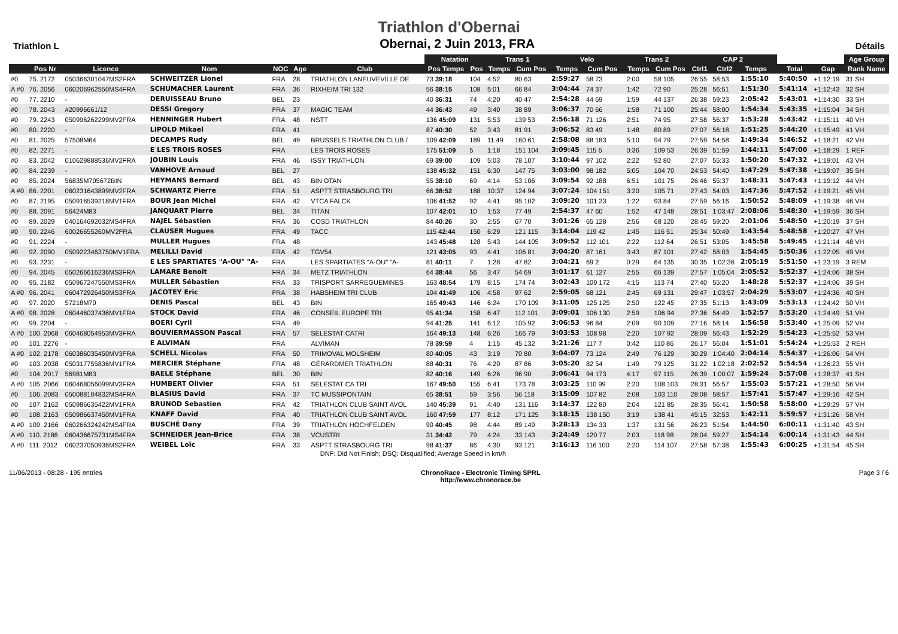Triathlon d'Obernai
Triathlon L Obernai, 2 Juin 2013, FRA Détails
| | | | | | | | | Natation | | Trans 1 | | Velo | | | Trans 2 | | CAP 2 | | | | | | Age Group |
| --- | --- | --- | --- | --- | --- | --- | --- | --- | --- | --- | --- | --- | --- | --- | --- | --- | --- | --- | --- | --- | --- | --- | --- |
| | Pos Nr | Licence | Nom | NOC | Age | Club | | Pos Temps | Pos | Temps | Cum Pos | Temps | Cum Pos | | Temps | Cum Pos | Ctrl1 | Ctrl2 | Temps | | Total | Gap | Rank Name |
| #0 | 75. 2172 | 050366301047MS2FRA | SCHWEITZER Lionel | FRA | 28 | TRIATHLON LANEUVEVILLE DE | | 73 39:18 | 104 | 4:52 | 80 63 | 2:59:27 | 58 73 | | 2:00 | 58 105 | 26:55 | 58:53 | 1:55:10 | | 5:40:50 | +1:12:19 | 31 SH |
| A #0 | 76. 2056 | 060206962550MS4FRA | SCHUMACHER Laurent | FRA | 36 | RIXHEIM TRI 132 | | 56 38:15 | 108 | 5:01 | 66 84 | 3:04:44 | 74 37 | | 1:42 | 72 90 | 25:28 | 56:51 | 1:51:30 | | 5:41:14 | +1:12:43 | 32 SH |
| #0 | 77. 2210 | - | DERUISSEAU Bruno | BEL | 23 | | | 40 36:31 | 74 | 4:20 | 40 47 | 2:54:28 | 44 69 | | 1:59 | 44 137 | 26:38 | 59:23 | 2:05:42 | | 5:43:01 | +1:14:30 | 33 SH |
| #0 | 78. 2043 | #20996661/12 | DESSI Gregory | FRA | 37 | MAGIC TEAM | | 44 36:43 | 49 | 3:40 | 38 89 | 3:06:37 | 70 66 | | 1:58 | 71 100 | 25:44 | 58:00 | 1:54:34 | | 5:43:35 | +1:15:04 | 34 SH |
| #0 | 79. 2243 | 050996262299MV2FRA | HENNINGER Hubert | FRA | 48 | NSTT | | 136 45:09 | 131 | 5:53 | 139 53 | 2:56:18 | 71 126 | | 2:51 | 74 95 | 27:58 | 56:37 | 1:53:28 | | 5:43:42 | +1:15:11 | 40 VH |
| #0 | 80. 2220 | - | LIPOLD Mikael | FRA | 41 | | | 87 40:30 | 52 | 3:43 | 81 91 | 3:06:52 | 83 49 | | 1:48 | 80 89 | 27:07 | 56:18 | 1:51:25 | | 5:44:20 | +1:15:49 | 41 VH |
| #0 | 81. 2025 | 57508M64 | DECAMPS Rudy | BEL | 49 | BRUSSELS TRIATHLON CLUB / | | 109 42:09 | 189 | 11:49 | 160 61 | 2:58:08 | 88 183 | | 5:10 | 94 79 | 27:59 | 54:58 | 1:49:34 | | 5:46:52 | +1:18:21 | 42 VH |
| #0 | 82. 2271 | - | E LES TROIS ROSES | FRA | | LES TROIS ROSES | | 175 51:09 | 5 | 1:18 | 151 104 | 3:09:45 | 115 6 | | 0:36 | 109 53 | 26:39 | 51:59 | 1:44:11 | | 5:47:00 | +1:18:29 | 1 REF |
| #0 | 83. 2042 | 010629888536MV2FRA | JOUBIN Louis | FRA | 46 | ISSY TRIATHLON | | 69 39:00 | 109 | 5:03 | 78 107 | 3:10:44 | 97 102 | | 2:22 | 92 80 | 27:07 | 55:33 | 1:50:20 | | 5:47:32 | +1:19:01 | 43 VH |
| #0 | 84. 2239 | - | VANHOVE Arnaud | BEL | 27 | | | 138 45:32 | 151 | 6:30 | 147 75 | 3:03:00 | 98 182 | | 5:05 | 104 70 | 24:53 | 54:40 | 1:47:29 | | 5:47:38 | +1:19:07 | 35 SH |
| #0 | 85. 2024 | 56835M705672BIN | HEYMANS Bernard | BEL | 43 | BIN OTAN | | 55 38:10 | 69 | 4:14 | 53 106 | 3:09:54 | 92 188 | | 6:51 | 101 75 | 26:46 | 55:37 | 1:48:31 | | 5:47:43 | +1:19:12 | 44 VH |
| A #0 | 86. 2201 | 060231643899MV2FRA | SCHWARTZ Pierre | FRA | 51 | ASPTT STRASBOURG TRI | | 66 38:52 | 188 | 10:37 | 124 94 | 3:07:24 | 104 151 | | 3:20 | 105 71 | 27:43 | 54:03 | 1:47:36 | | 5:47:52 | +1:19:21 | 45 VH |
| #0 | 87. 2195 | 050916539218MV1FRA | BOUR Jean Michel | FRA | 42 | VTCA FALCK | | 106 41:52 | 92 | 4:41 | 95 102 | 3:09:20 | 101 23 | | 1:22 | 93 84 | 27:59 | 56:16 | 1:50:52 | | 5:48:09 | +1:19:38 | 46 VH |
| #0 | 88. 2091 | 56424M83 | JANQUART Pierre | BEL | 34 | TITAN | | 107 42:01 | 10 | 1:53 | 77 49 | 2:54:37 | 47 60 | | 1:52 | 47 148 | 28:51 | 1:03:47 | 2:08:06 | | 5:48:30 | +1:19:59 | 36 SH |
| #0 | 89. 2029 | 040164692032MS4FRA | NAJEL Sébastien | FRA | 36 | COSD TRIATHLON | | 84 40:26 | 30 | 2:55 | 67 70 | 3:01:26 | 65 128 | | 2:56 | 68 120 | 28:45 | 59:20 | 2:01:06 | | 5:48:50 | +1:20:19 | 37 SH |
| #0 | 90. 2246 | 60026655260MV2FRA | CLAUSER Hugues | FRA | 49 | TACC | | 115 42:44 | 150 | 6:29 | 121 115 | 3:14:04 | 119 42 | | 1:45 | 116 51 | 25:34 | 50:49 | 1:43:54 | | 5:48:58 | +1:20:27 | 47 VH |
| #0 | 91. 2224 | - | MULLER Hugues | FRA | 48 | | | 143 45:48 | 128 | 5:43 | 144 105 | 3:09:52 | 112 101 | | 2:22 | 112 64 | 26:51 | 53:05 | 1:45:58 | | 5:49:45 | +1:21:14 | 48 VH |
| #0 | 92. 2090 | 0509223463750MV1FRA | MELILLI David | FRA | 42 | TGV54 | | 121 43:05 | 93 | 4:41 | 106 81 | 3:04:20 | 87 161 | | 3:43 | 87 101 | 27:42 | 58:03 | 1:54:45 | | 5:50:36 | +1:22:05 | 49 VH |
| #0 | 93. 2231 | - | E LES SPARTIATES "A-OU" "A- | FRA | | LES SPARTIATES "A-OU" "A- | | 81 40:11 | 7 | 1:28 | 47 82 | 3:04:21 | 69 2 | | 0:29 | 64 135 | 30:35 | 1:02:36 | 2:05:19 | | 5:51:50 | +1:23:19 | 3 REM |
| #0 | 94. 2045 | 050266616236MS3FRA | LAMARE Benoit | FRA | 34 | METZ TRIATHLON | | 64 38:44 | 56 | 3:47 | 54 69 | 3:01:17 | 61 127 | | 2:55 | 66 139 | 27:57 | 1:05:04 | 2:05:52 | | 5:52:37 | +1:24:06 | 38 SH |
| #0 | 95. 2182 | 050967247550MS3FRA | MULLER Sébastien | FRA | 33 | TRISPORT SARREGUEMINES | | 163 48:54 | 179 | 8:15 | 174 74 | 3:02:43 | 109 172 | | 4:15 | 113 74 | 27:40 | 55:20 | 1:48:28 | | 5:52:37 | +1:24:06 | 39 SH |
| A #0 | 96. 2041 | 060472926450MS3FRA | JACOTEY Eric | FRA | 38 | HABSHEIM TRI CLUB | | 104 41:49 | 106 | 4:58 | 97 62 | 2:59:05 | 68 121 | | 2:45 | 69 131 | 29:47 | 1:03:57 | 2:04:29 | | 5:53:07 | +1:24:36 | 40 SH |
| #0 | 97. 2020 | 57218M70 | DENIS Pascal | BEL | 43 | BIN | | 165 49:43 | 146 | 6:24 | 170 109 | 3:11:05 | 125 125 | | 2:50 | 122 45 | 27:35 | 51:13 | 1:43:09 | | 5:53:13 | +1:24:42 | 50 VH |
| A #0 | 98. 2028 | 060446037436MV1FRA | STOCK David | FRA | 46 | CONSEIL EUROPE TRI | | 95 41:34 | 158 | 6:47 | 112 101 | 3:09:01 | 106 130 | | 2:59 | 106 94 | 27:36 | 54:49 | 1:52:57 | | 5:53:20 | +1:24:49 | 51 VH |
| #0 | 99. 2204 | - | BOERI Cyril | FRA | 49 | | | 94 41:25 | 141 | 6:12 | 105 92 | 3:06:53 | 96 84 | | 2:09 | 90 109 | 27:16 | 58:14 | 1:56:58 | | 5:53:40 | +1:25:09 | 52 VH |
| A #0 | 100. 2068 | 060468054953MV3FRA | BOUVIERMASSON Pascal | FRA | 57 | SELESTAT CATRI | | 164 49:13 | 148 | 6:26 | 166 79 | 3:03:53 | 108 98 | | 2:20 | 107 92 | 28:09 | 56:43 | 1:52:29 | | 5:54:23 | +1:25:52 | 53 VH |
| #0 | 101. 2276 | - | E ALVIMAN | FRA | | ALVIMAN | | 78 39:59 | 4 | 1:15 | 45 132 | 3:21:26 | 117 7 | | 0:42 | 110 86 | 26:17 | 56:04 | 1:51:01 | | 5:54:24 | +1:25:53 | 2 REH |
| A #0 | 102. 2178 | 060386035450MV3FRA | SCHELL Nicolas | FRA | 50 | TRIMOVAL MOLSHEIM | | 80 40:05 | 43 | 3:19 | 70 80 | 3:04:07 | 73 124 | | 2:49 | 76 129 | 30:29 | 1:04:40 | 2:04:14 | | 5:54:37 | +1:26:06 | 54 VH |
| #0 | 103. 2038 | 050317755836MV1FRA | MERCIER Stéphane | FRA | 48 | GÉRARDMER TRIATHLON | | 88 40:31 | 76 | 4:20 | 87 86 | 3:05:20 | 82 54 | | 1:49 | 79 125 | 31:22 | 1:02:18 | 2:02:52 | | 5:54:54 | +1:26:23 | 55 VH |
| #0 | 104. 2017 | 56981M83 | BAELE Stéphane | BEL | 30 | BIN | | 82 40:16 | 149 | 6:26 | 96 90 | 3:06:41 | 94 173 | | 4:17 | 97 115 | 26:39 | 1:00:07 | 1:59:24 | | 5:57:08 | +1:28:37 | 41 SH |
| A #0 | 105. 2066 | 060468056099MV3FRA | HUMBERT Olivier | FRA | 51 | SELESTAT CA TRI | | 167 49:50 | 155 | 6:41 | 173 78 | 3:03:25 | 110 99 | | 2:20 | 108 103 | 28:31 | 56:57 | 1:55:03 | | 5:57:21 | +1:28:50 | 56 VH |
| #0 | 106. 2083 | 050088104832MS4FRA | BLASIUS David | FRA | 37 | TC MUSSIPONTAIN | | 65 38:51 | 59 | 3:56 | 56 118 | 3:15:09 | 107 82 | | 2:08 | 103 110 | 28:08 | 58:57 | 1:57:41 | | 5:57:47 | +1:29:16 | 42 SH |
| #0 | 107. 2162 | 050986635422MV1FRA | BRUNOD Sebastien | FRA | 42 | TRIATHLON CLUB SAINT AVOL | | 140 45:39 | 91 | 4:40 | 131 116 | 3:14:37 | 122 80 | | 2:04 | 121 85 | 28:35 | 56:41 | 1:50:58 | | 5:58:00 | +1:29:29 | 57 VH |
| #0 | 108. 2163 | 050986637450MV1FRA | KNAFF David | FRA | 40 | TRIATHLON CLUB SAINT AVOL | | 160 47:59 | 177 | 8:12 | 171 125 | 3:18:15 | 138 150 | | 3:19 | 138 41 | 45:15 | 32:53 | 1:42:11 | | 5:59:57 | +1:31:26 | 58 VH |
| A #0 | 109. 2166 | 060266324242MS4FRA | BUSCHÉ Dany | FRA | 39 | TRIATHLON HOCHFELDEN | | 90 40:45 | 98 | 4:44 | 89 149 | 3:28:13 | 134 33 | | 1:37 | 131 56 | 26:23 | 51:54 | 1:44:50 | | 6:00:11 | +1:31:40 | 43 SH |
| A #0 | 110. 2186 | 060436675731MS4FRA | SCHNEIDER Jean-Brice | FRA | 38 | VCUSTRI | | 31 34:42 | 79 | 4:24 | 33 143 | 3:24:49 | 120 77 | | 2:03 | 118 98 | 28:04 | 59:27 | 1:54:14 | | 6:00:14 | +1:31:43 | 44 SH |
| A #0 | 111. 2012 | 060237050936MS2FRA | WEIBEL Loïc | FRA | 33 | ASPTT STRASBOURG TRI | | 98 41:37 | 86 | 4:30 | 93 121 | 3:16:13 | 116 100 | | 2:20 | 114 107 | 27:58 | 57:38 | 1:55:43 | | 6:00:25 | +1:31:54 | 45 SH |
DNF: Did Not Finish; DSQ: Disqualified; Average Speed in km/h
11/06/2013 - 08:28 - 195 entries ChronoRace - Electronic Timing SPRL
http://www.chronorace.be Page 3 / 6